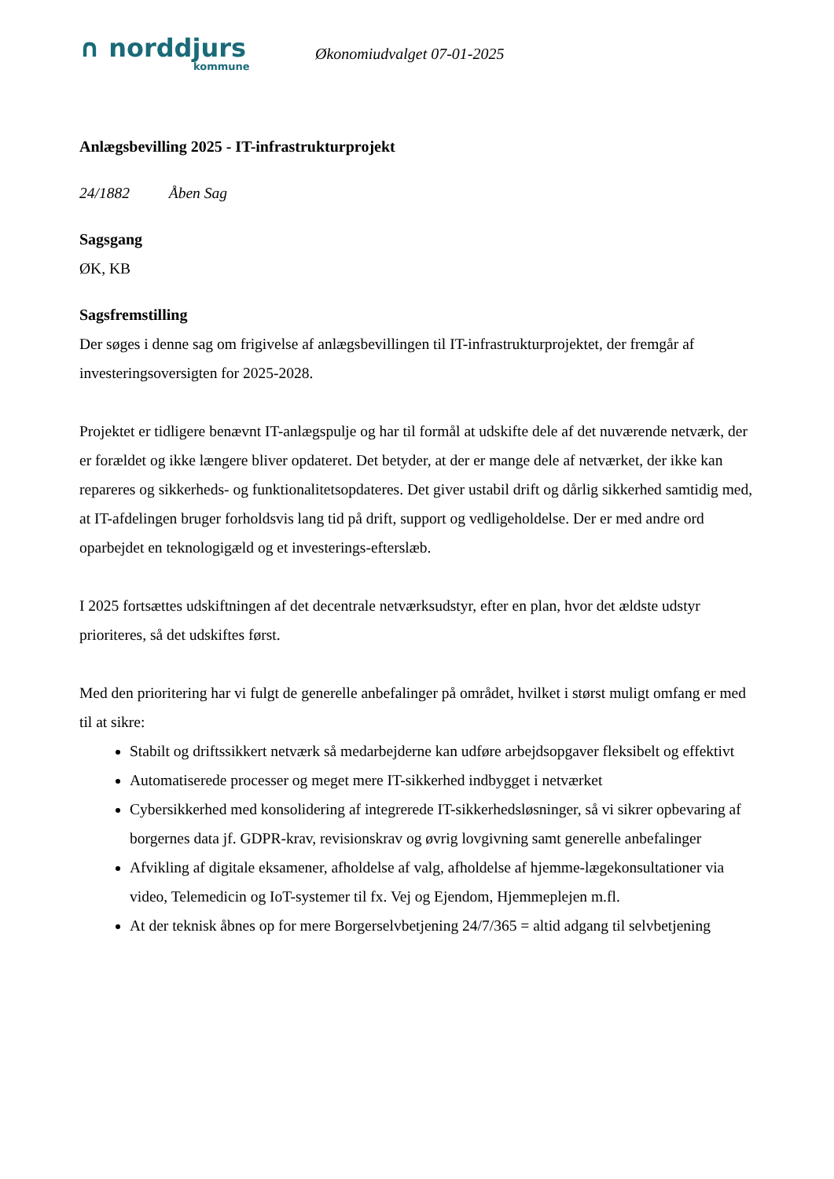∩ norddjurs
kommune
Økonomiudvalget 07-01-2025
Anlægsbevilling 2025 - IT-infrastrukturprojekt
24/1882 Åben Sag
Sagsgang
ØK, KB
Sagsfremstilling
Der søges i denne sag om frigivelse af anlægsbevillingen til IT-infrastrukturprojektet, der fremgår af investeringsoversigten for 2025-2028.
Projektet er tidligere benævnt IT-anlægspulje og har til formål at udskifte dele af det nuværende netværk, der er forældet og ikke længere bliver opdateret. Det betyder, at der er mange dele af netværket, der ikke kan repareres og sikkerheds- og funktionalitetsopdateres. Det giver ustabil drift og dårlig sikkerhed samtidig med, at IT-afdelingen bruger forholdsvis lang tid på drift, support og vedligeholdelse. Der er med andre ord oparbejdet en teknologigæld og et investerings-efterslæb.
I 2025 fortsættes udskiftningen af det decentrale netværksudstyr, efter en plan, hvor det ældste udstyr prioriteres, så det udskiftes først.
Med den prioritering har vi fulgt de generelle anbefalinger på området, hvilket i størst muligt omfang er med til at sikre:
Stabilt og driftssikkert netværk så medarbejderne kan udføre arbejdsopgaver fleksibelt og effektivt
Automatiserede processer og meget mere IT-sikkerhed indbygget i netværket
Cybersikkerhed med konsolidering af integrerede IT-sikkerhedsløsninger, så vi sikrer opbevaring af borgernes data jf. GDPR-krav, revisionskrav og øvrig lovgivning samt generelle anbefalinger
Afvikling af digitale eksamener, afholdelse af valg, afholdelse af hjemme-lægekonsultationer via video, Telemedicin og IoT-systemer til fx. Vej og Ejendom, Hjemmeplejen m.fl.
At der teknisk åbnes op for mere Borgerselvbetjening 24/7/365 = altid adgang til selvbetjening